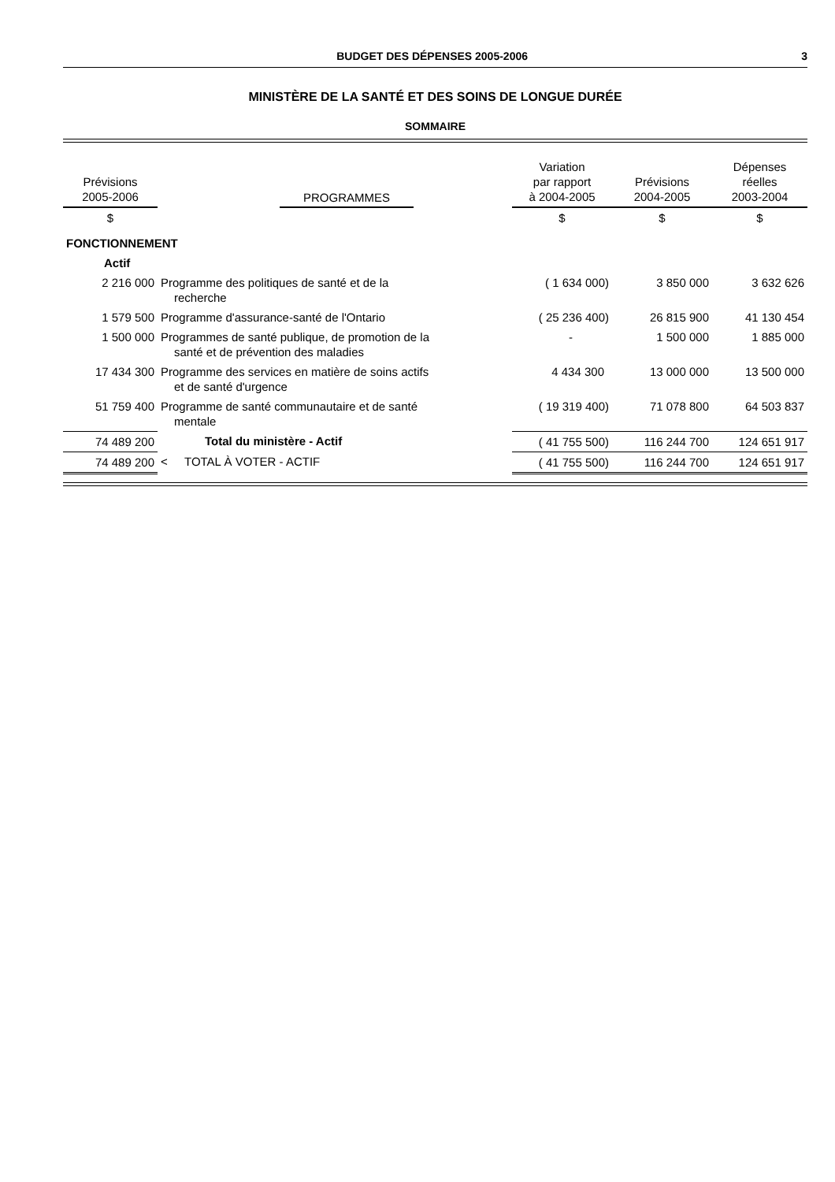BUDGET DES DÉPENSES 2005-2006 3
MINISTÈRE DE LA SANTÉ ET DES SOINS DE LONGUE DURÉE
SOMMAIRE
| Prévisions 2005-2006 | | PROGRAMMES | Variation par rapport à 2004-2005 | Prévisions 2004-2005 | Dépenses réelles 2003-2004 |
| --- | --- | --- | --- | --- | --- |
| $ | | | $ | $ | $ |
| FONCTIONNEMENT | | | | | |
| Actif | | | | | |
| 2 216 000 | Programme des politiques de santé et de la recherche | | ( 1 634 000) | 3 850 000 | 3 632 626 |
| 1 579 500 | Programme d'assurance-santé de l'Ontario | | ( 25 236 400) | 26 815 900 | 41 130 454 |
| 1 500 000 | Programmes de santé publique, de promotion de la santé et de prévention des maladies | | - | 1 500 000 | 1 885 000 |
| 17 434 300 | Programme des services en matière de soins actifs et de santé d'urgence | | 4 434 300 | 13 000 000 | 13 500 000 |
| 51 759 400 | Programme de santé communautaire et de santé mentale | | ( 19 319 400) | 71 078 800 | 64 503 837 |
| 74 489 200 | | Total du ministère - Actif | ( 41 755 500) | 116 244 700 | 124 651 917 |
| 74 489 200 | < | TOTAL À VOTER - ACTIF | ( 41 755 500) | 116 244 700 | 124 651 917 |